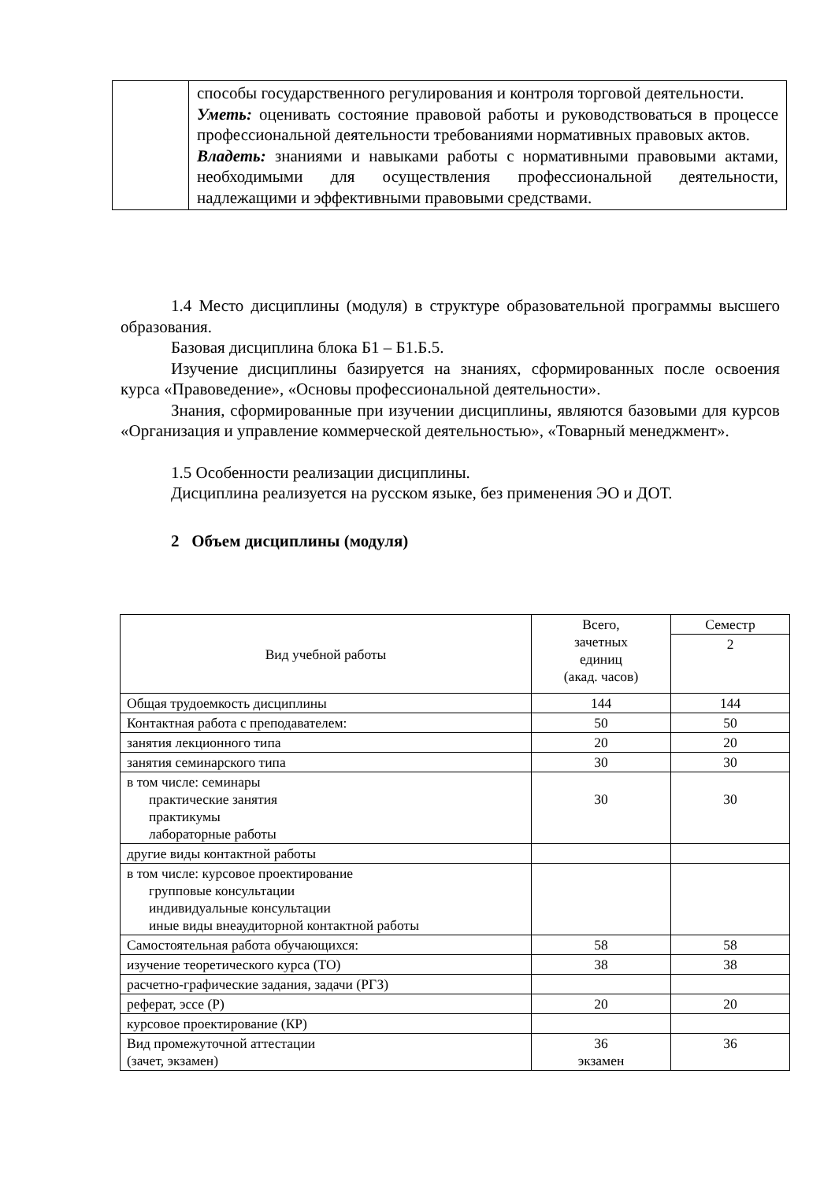| | способы государственного регулирования и контроля торговой деятельности. Уметь: оценивать состояние правовой работы и руководствоваться в процессе профессиональной деятельности требованиями нормативных правовых актов. Владеть: знаниями и навыками работы с нормативными правовыми актами, необходимыми для осуществления профессиональной деятельности, надлежащими и эффективными правовыми средствами. |
1.4 Место дисциплины (модуля) в структуре образовательной программы высшего образования.
Базовая дисциплина блока Б1 – Б1.Б.5.
Изучение дисциплины базируется на знаниях, сформированных после освоения курса «Правоведение», «Основы профессиональной деятельности».
Знания, сформированные при изучении дисциплины, являются базовыми для курсов «Организация и управление коммерческой деятельностью», «Товарный менеджмент».
1.5 Особенности реализации дисциплины.
Дисциплина реализуется на русском языке, без применения ЭО и ДОТ.
2 Объем дисциплины (модуля)
| Вид учебной работы | Всего, зачетных единиц (акад. часов) | Семестр |
| --- | --- | --- |
| | | 2 |
| Общая трудоемкость дисциплины | 144 | 144 |
| Контактная работа с преподавателем: | 50 | 50 |
| занятия лекционного типа | 20 | 20 |
| занятия семинарского типа | 30 | 30 |
| в том числе: семинары практические занятия практикумы лабораторные работы | 30 | 30 |
| другие виды контактной работы | | |
| в том числе: курсовое проектирование групповые консультации индивидуальные консультации иные виды внеаудиторной контактной работы | | |
| Самостоятельная работа обучающихся: | 58 | 58 |
| изучение теоретического курса (ТО) | 38 | 38 |
| расчетно-графические задания, задачи (РГЗ) | | |
| реферат, эссе (Р) | 20 | 20 |
| курсовое проектирование (КР) | | |
| Вид промежуточной аттестации (зачет, экзамен) | 36 экзамен | 36 |